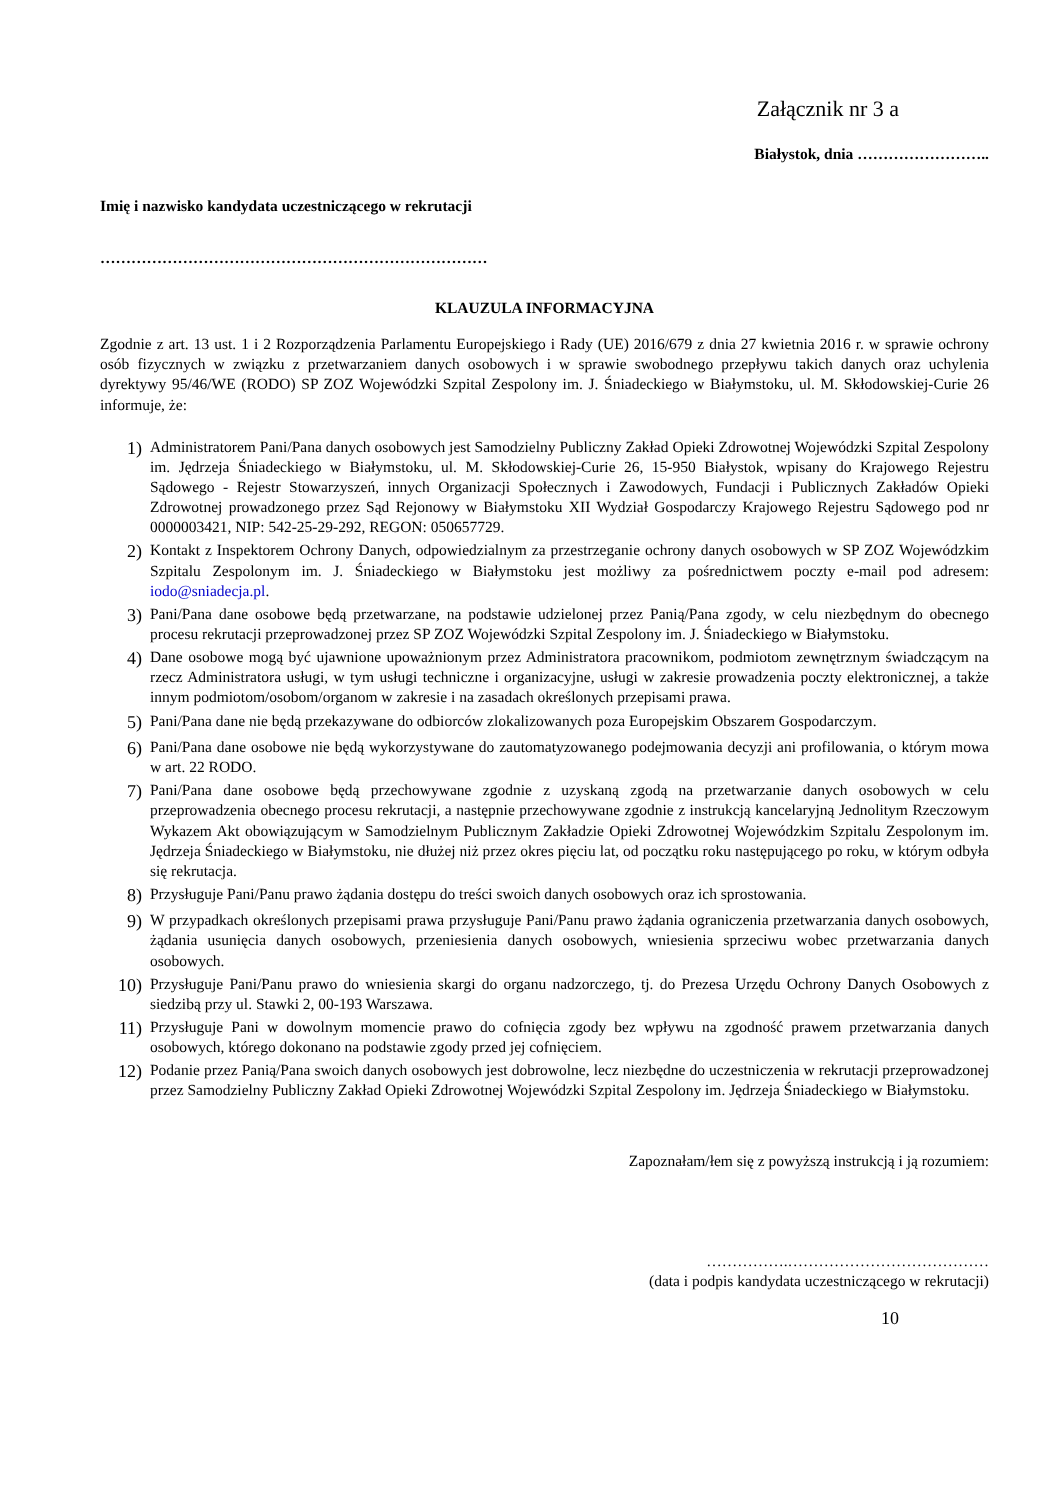Załącznik nr 3 a
Białystok, dnia ……………………..
Imię i nazwisko kandydata uczestniczącego w rekrutacji
…………………………………………………………………
KLAUZULA INFORMACYJNA
Zgodnie z art. 13 ust. 1 i 2 Rozporządzenia Parlamentu Europejskiego i Rady (UE) 2016/679 z dnia 27 kwietnia 2016 r. w sprawie ochrony osób fizycznych w związku z przetwarzaniem danych osobowych i w sprawie swobodnego przepływu takich danych oraz uchylenia dyrektywy 95/46/WE (RODO) SP ZOZ Wojewódzki Szpital Zespolony im. J. Śniadeckiego w Białymstoku, ul. M. Skłodowskiej-Curie 26 informuje, że:
1) Administratorem Pani/Pana danych osobowych jest Samodzielny Publiczny Zakład Opieki Zdrowotnej Wojewódzki Szpital Zespolony im. Jędrzeja Śniadeckiego w Białymstoku, ul. M. Skłodowskiej-Curie 26, 15-950 Białystok, wpisany do Krajowego Rejestru Sądowego - Rejestr Stowarzyszeń, innych Organizacji Społecznych i Zawodowych, Fundacji i Publicznych Zakładów Opieki Zdrowotnej prowadzonego przez Sąd Rejonowy w Białymstoku XII Wydział Gospodarczy Krajowego Rejestru Sądowego pod nr 0000003421, NIP: 542-25-29-292, REGON: 050657729.
2) Kontakt z Inspektorem Ochrony Danych, odpowiedzialnym za przestrzeganie ochrony danych osobowych w SP ZOZ Wojewódzkim Szpitalu Zespolonym im. J. Śniadeckiego w Białymstoku jest możliwy za pośrednictwem poczty e-mail pod adresem: iodo@sniadecja.pl.
3) Pani/Pana dane osobowe będą przetwarzane, na podstawie udzielonej przez Panią/Pana zgody, w celu niezbędnym do obecnego procesu rekrutacji przeprowadzonej przez SP ZOZ Wojewódzki Szpital Zespolony im. J. Śniadeckiego w Białymstoku.
4) Dane osobowe mogą być ujawnione upoważnionym przez Administratora pracownikom, podmiotom zewnętrznym świadczącym na rzecz Administratora usługi, w tym usługi techniczne i organizacyjne, usługi w zakresie prowadzenia poczty elektronicznej, a także innym podmiotom/osobom/organom w zakresie i na zasadach określonych przepisami prawa.
5) Pani/Pana dane nie będą przekazywane do odbiorców zlokalizowanych poza Europejskim Obszarem Gospodarczym.
6) Pani/Pana dane osobowe nie będą wykorzystywane do zautomatyzowanego podejmowania decyzji ani profilowania, o którym mowa w art. 22 RODO.
7) Pani/Pana dane osobowe będą przechowywane zgodnie z uzyskaną zgodą na przetwarzanie danych osobowych w celu przeprowadzenia obecnego procesu rekrutacji, a następnie przechowywane zgodnie z instrukcją kancelaryjną Jednolitym Rzeczowym Wykazem Akt obowiązującym w Samodzielnym Publicznym Zakładzie Opieki Zdrowotnej Wojewódzkim Szpitalu Zespolonym im. Jędrzeja Śniadeckiego w Białymstoku, nie dłużej niż przez okres pięciu lat, od początku roku następującego po roku, w którym odbyła się rekrutacja.
8) Przysługuje Pani/Panu prawo żądania dostępu do treści swoich danych osobowych oraz ich sprostowania.
9) W przypadkach określonych przepisami prawa przysługuje Pani/Panu prawo żądania ograniczenia przetwarzania danych osobowych, żądania usunięcia danych osobowych, przeniesienia danych osobowych, wniesienia sprzeciwu wobec przetwarzania danych osobowych.
10) Przysługuje Pani/Panu prawo do wniesienia skargi do organu nadzorczego, tj. do Prezesa Urzędu Ochrony Danych Osobowych z siedzibą przy ul. Stawki 2, 00-193 Warszawa.
11) Przysługuje Pani w dowolnym momencie prawo do cofnięcia zgody bez wpływu na zgodność prawem przetwarzania danych osobowych, którego dokonano na podstawie zgody przed jej cofnięciem.
12) Podanie przez Panią/Pana swoich danych osobowych jest dobrowolne, lecz niezbędne do uczestniczenia w rekrutacji przeprowadzonej przez Samodzielny Publiczny Zakład Opieki Zdrowotnej Wojewódzki Szpital Zespolony im. Jędrzeja Śniadeckiego w Białymstoku.
Zapoznałam/łem się z powyższą instrukcją i ją rozumiem:
…………….…………………………………
(data i podpis kandydata uczestniczącego w rekrutacji)
10